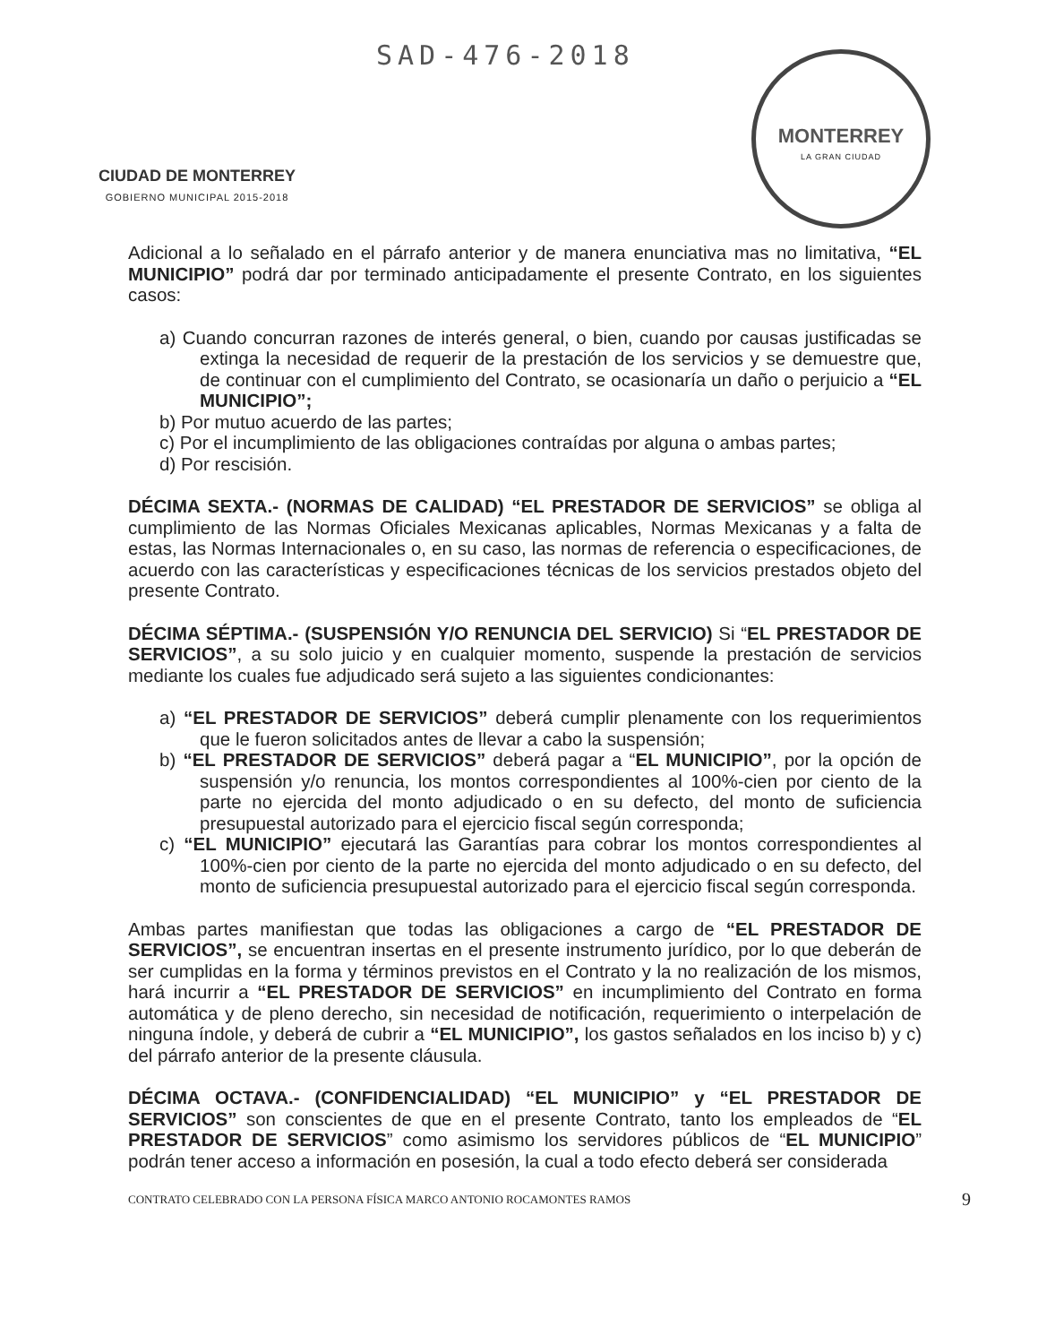CIUDAD DE MONTERREY
GOBIERNO MUNICIPAL 2015-2018
SAD-476-2018
MONTERREY
LA GRAN CIUDAD
Adicional a lo señalado en el párrafo anterior y de manera enunciativa mas no limitativa, “EL MUNICIPIO” podrá dar por terminado anticipadamente el presente Contrato, en los siguientes casos:
a) Cuando concurran razones de interés general, o bien, cuando por causas justificadas se extinga la necesidad de requerir de la prestación de los servicios y se demuestre que, de continuar con el cumplimiento del Contrato, se ocasionaría un daño o perjuicio a “EL MUNICIPIO”;
b) Por mutuo acuerdo de las partes;
c) Por el incumplimiento de las obligaciones contraídas por alguna o ambas partes;
d) Por rescisión.
DÉCIMA SEXTA.- (NORMAS DE CALIDAD) “EL PRESTADOR DE SERVICIOS” se obliga al cumplimiento de las Normas Oficiales Mexicanas aplicables, Normas Mexicanas y a falta de estas, las Normas Internacionales o, en su caso, las normas de referencia o especificaciones, de acuerdo con las características y especificaciones técnicas de los servicios prestados objeto del presente Contrato.
DÉCIMA SÉPTIMA.- (SUSPENSIÓN Y/O RENUNCIA DEL SERVICIO) Si “EL PRESTADOR DE SERVICIOS”, a su solo juicio y en cualquier momento, suspende la prestación de servicios mediante los cuales fue adjudicado será sujeto a las siguientes condicionantes:
a) “EL PRESTADOR DE SERVICIOS” deberá cumplir plenamente con los requerimientos que le fueron solicitados antes de llevar a cabo la suspensión;
b) “EL PRESTADOR DE SERVICIOS” deberá pagar a “EL MUNICIPIO”, por la opción de suspensión y/o renuncia, los montos correspondientes al 100%-cien por ciento de la parte no ejercida del monto adjudicado o en su defecto, del monto de suficiencia presupuestal autorizado para el ejercicio fiscal según corresponda;
c) “EL MUNICIPIO” ejecutará las Garantías para cobrar los montos correspondientes al 100%-cien por ciento de la parte no ejercida del monto adjudicado o en su defecto, del monto de suficiencia presupuestal autorizado para el ejercicio fiscal según corresponda.
Ambas partes manifiestan que todas las obligaciones a cargo de “EL PRESTADOR DE SERVICIOS”, se encuentran insertas en el presente instrumento jurídico, por lo que deberán de ser cumplidas en la forma y términos previstos en el Contrato y la no realización de los mismos, hará incurrir a “EL PRESTADOR DE SERVICIOS” en incumplimiento del Contrato en forma automática y de pleno derecho, sin necesidad de notificación, requerimiento o interpelación de ninguna índole, y deberá de cubrir a “EL MUNICIPIO”, los gastos señalados en los inciso b) y c) del párrafo anterior de la presente cláusula.
DÉCIMA OCTAVA.- (CONFIDENCIALIDAD) “EL MUNICIPIO” y “EL PRESTADOR DE SERVICIOS” son conscientes de que en el presente Contrato, tanto los empleados de “EL PRESTADOR DE SERVICIOS” como asimismo los servidores públicos de “EL MUNICIPIO” podrán tener acceso a información en posesión, la cual a todo efecto deberá ser considerada
CONTRATO CELEBRADO CON LA PERSONA FÍSICA MARCO ANTONIO ROCAMONTES RAMOS 9